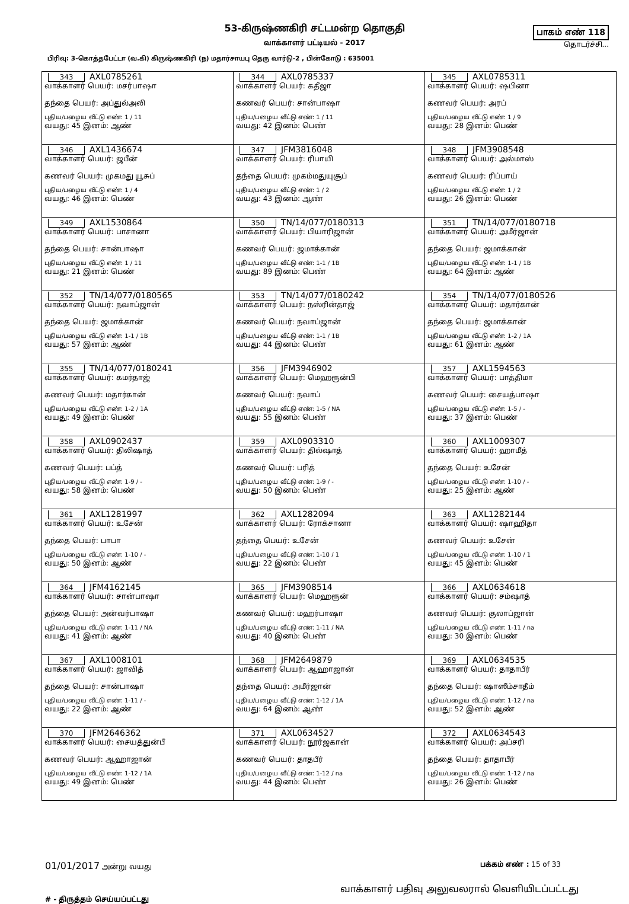53-கிருஷ்ணகிரி சட்டமன்ற தொகுதி
வாக்காளர் பட்டியல் - 2017
பாகம் எண் 118
தொடர்ச்சி...
பிரிவு: 3-கொத்தபேட்டா (வ.கி) கிருஷ்ணகிரி (ந) மதார்சாயபு தெரு வார்டு-2 , பின்கோடு : 635001
| 343 AXL0785261 வாக்காளர் பெயர்: மசர்பாஷா தந்தை பெயர்: அப்துல்அலி புதிய/பழைய வீட்டு எண்: 1 / 11 வயது: 45 இனம்: ஆண் | 344 AXL0785337 வாக்காளர் பெயர்: கதீஜா கணவர் பெயர்: சான்பாஷா புதிய/பழைய வீட்டு எண்: 1 / 11 வயது: 42 இனம்: பெண் | 345 AXL0785311 வாக்காளர் பெயர்: ஷபினா கணவர் பெயர்: அரப் புதிய/பழைய வீட்டு எண்: 1 / 9 வயது: 28 இனம்: பெண் |
| 346 AXL1436674 வாக்காளர் பெயர்: ஜபீன் கணவர் பெயர்: முகமது யூசுப் புதிய/பழைய வீட்டு எண்: 1 / 4 வயது: 46 இனம்: பெண் | 347 JFM3816048 வாக்காளர் பெயர்: ரிபாயி தந்தை பெயர்: முகம்மதுயுசூப் புதிய/பழைய வீட்டு எண்: 1 / 2 வயது: 43 இனம்: ஆண் | 348 JFM3908548 வாக்காளர் பெயர்: அல்மாஸ் கணவர் பெயர்: ரிப்பாய் புதிய/பழைய வீட்டு எண்: 1 / 2 வயது: 26 இனம்: பெண் |
| 349 AXL1530864 வாக்காளர் பெயர்: பாசானா தந்தை பெயர்: சான்பாஷா புதிய/பழைய வீட்டு எண்: 1 / 11 வயது: 21 இனம்: பெண் | 350 TN/14/077/0180313 வாக்காளர் பெயர்: பியாரிஜான் கணவர் பெயர்: ஜமாக்கான் புதிய/பழைய வீட்டு எண்: 1-1 / 1B வயது: 89 இனம்: பெண் | 351 TN/14/077/0180718 வாக்காளர் பெயர்: அமீர்ஜான் தந்தை பெயர்: ஜமாக்கான் புதிய/பழைய வீட்டு எண்: 1-1 / 1B வயது: 64 இனம்: ஆண் |
| 352 TN/14/077/0180565 வாக்காளர் பெயர்: நவாப்ஜான் தந்தை பெயர்: ஜமாக்கான் புதிய/பழைய வீட்டு எண்: 1-1 / 1B வயது: 57 இனம்: ஆண் | 353 TN/14/077/0180242 வாக்காளர் பெயர்: நஸ்ரின்தாஜ் கணவர் பெயர்: நவாப்ஜான் புதிய/பழைய வீட்டு எண்: 1-1 / 1B வயது: 44 இனம்: பெண் | 354 TN/14/077/0180526 வாக்காளர் பெயர்: மதார்கான் தந்தை பெயர்: ஜமாக்கான் புதிய/பழைய வீட்டு எண்: 1-2 / 1A வயது: 61 இனம்: ஆண் |
| 355 TN/14/077/0180241 வாக்காளர் பெயர்: கமர்தாஜ் கணவர் பெயர்: மதார்கான் புதிய/பழைய வீட்டு எண்: 1-2 / 1A வயது: 49 இனம்: பெண் | 356 JFM3946902 வாக்காளர் பெயர்: மெஹரூன்பி கணவர் பெயர்: நவாப் புதிய/பழைய வீட்டு எண்: 1-5 / NA வயது: 55 இனம்: பெண் | 357 AXL1594563 வாக்காளர் பெயர்: பாத்திமா கணவர் பெயர்: சையத்பாஷா புதிய/பழைய வீட்டு எண்: 1-5 / - வயது: 37 இனம்: பெண் |
| 358 AXL0902437 வாக்காளர் பெயர்: திலிஷாத் கணவர் பெயர்: பப்த் புதிய/பழைய வீட்டு எண்: 1-9 / - வயது: 58 இனம்: பெண் | 359 AXL0903310 வாக்காளர் பெயர்: தில்ஷாத் கணவர் பெயர்: பரித் புதிய/பழைய வீட்டு எண்: 1-9 / - வயது: 50 இனம்: பெண் | 360 AXL1009307 வாக்காளர் பெயர்: ஹாமீத் தந்தை பெயர்: உசேன் புதிய/பழைய வீட்டு எண்: 1-10 / - வயது: 25 இனம்: ஆண் |
| 361 AXL1281997 வாக்காளர் பெயர்: உசேன் தந்தை பெயர்: பாபா புதிய/பழைய வீட்டு எண்: 1-10 / - வயது: 50 இனம்: ஆண் | 362 AXL1282094 வாக்காளர் பெயர்: ரோக்சானா தந்தை பெயர்: உசேன் புதிய/பழைய வீட்டு எண்: 1-10 / 1 வயது: 22 இனம்: பெண் | 363 AXL1282144 வாக்காளர் பெயர்: ஷாஹிதா கணவர் பெயர்: உசேன் புதிய/பழைய வீட்டு எண்: 1-10 / 1 வயது: 45 இனம்: பெண் |
| 364 JFM4162145 வாக்காளர் பெயர்: சான்பாஷா தந்தை பெயர்: அன்வர்பாஷா புதிய/பழைய வீட்டு எண்: 1-11 / NA வயது: 41 இனம்: ஆண் | 365 JFM3908514 வாக்காளர் பெயர்: மெஹரூன் கணவர் பெயர்: மஹர்பாஷா புதிய/பழைய வீட்டு எண்: 1-11 / NA வயது: 40 இனம்: பெண் | 366 AXL0634618 வாக்காளர் பெயர்: சம்ஷாத் கணவர் பெயர்: குலாப்ஜான் புதிய/பழைய வீட்டு எண்: 1-11 / na வயது: 30 இனம்: பெண் |
| 367 AXL1008101 வாக்காளர் பெயர்: ஜாவித் தந்தை பெயர்: சான்பாஷா புதிய/பழைய வீட்டு எண்: 1-11 / - வயது: 22 இனம்: ஆண் | 368 JFM2649879 வாக்காளர் பெயர்: ஆஹாஜான் தந்தை பெயர்: அமீர்ஜான் புதிய/பழைய வீட்டு எண்: 1-12 / 1A வயது: 64 இனம்: ஆண் | 369 AXL0634535 வாக்காளர் பெயர்: தாதாபீர் தந்தை பெயர்: ஷாஸீம்சாதீம் புதிய/பழைய வீட்டு எண்: 1-12 / na வயது: 52 இனம்: ஆண் |
| 370 JFM2646362 வாக்காளர் பெயர்: சையத்துன்பீ கணவர் பெயர்: ஆஹாஜான் புதிய/பழைய வீட்டு எண்: 1-12 / 1A வயது: 49 இனம்: பெண் | 371 AXL0634527 வாக்காளர் பெயர்: நூர்ஜகான் கணவர் பெயர்: தாதபீர் புதிய/பழைய வீட்டு எண்: 1-12 / na வயது: 44 இனம்: பெண் | 372 AXL0634543 வாக்காளர் பெயர்: அப்சரி தந்தை பெயர்: தாதாபீர் புதிய/பழைய வீட்டு எண்: 1-12 / na வயது: 26 இனம்: பெண் |
01/01/2017 அன்று வயது பக்கம் எண் : 15 of 33
# - திருத்தம் செய்யப்பட்டது வாக்காளர் பதிவு அலுவலரால் வெளியிடப்பட்டது